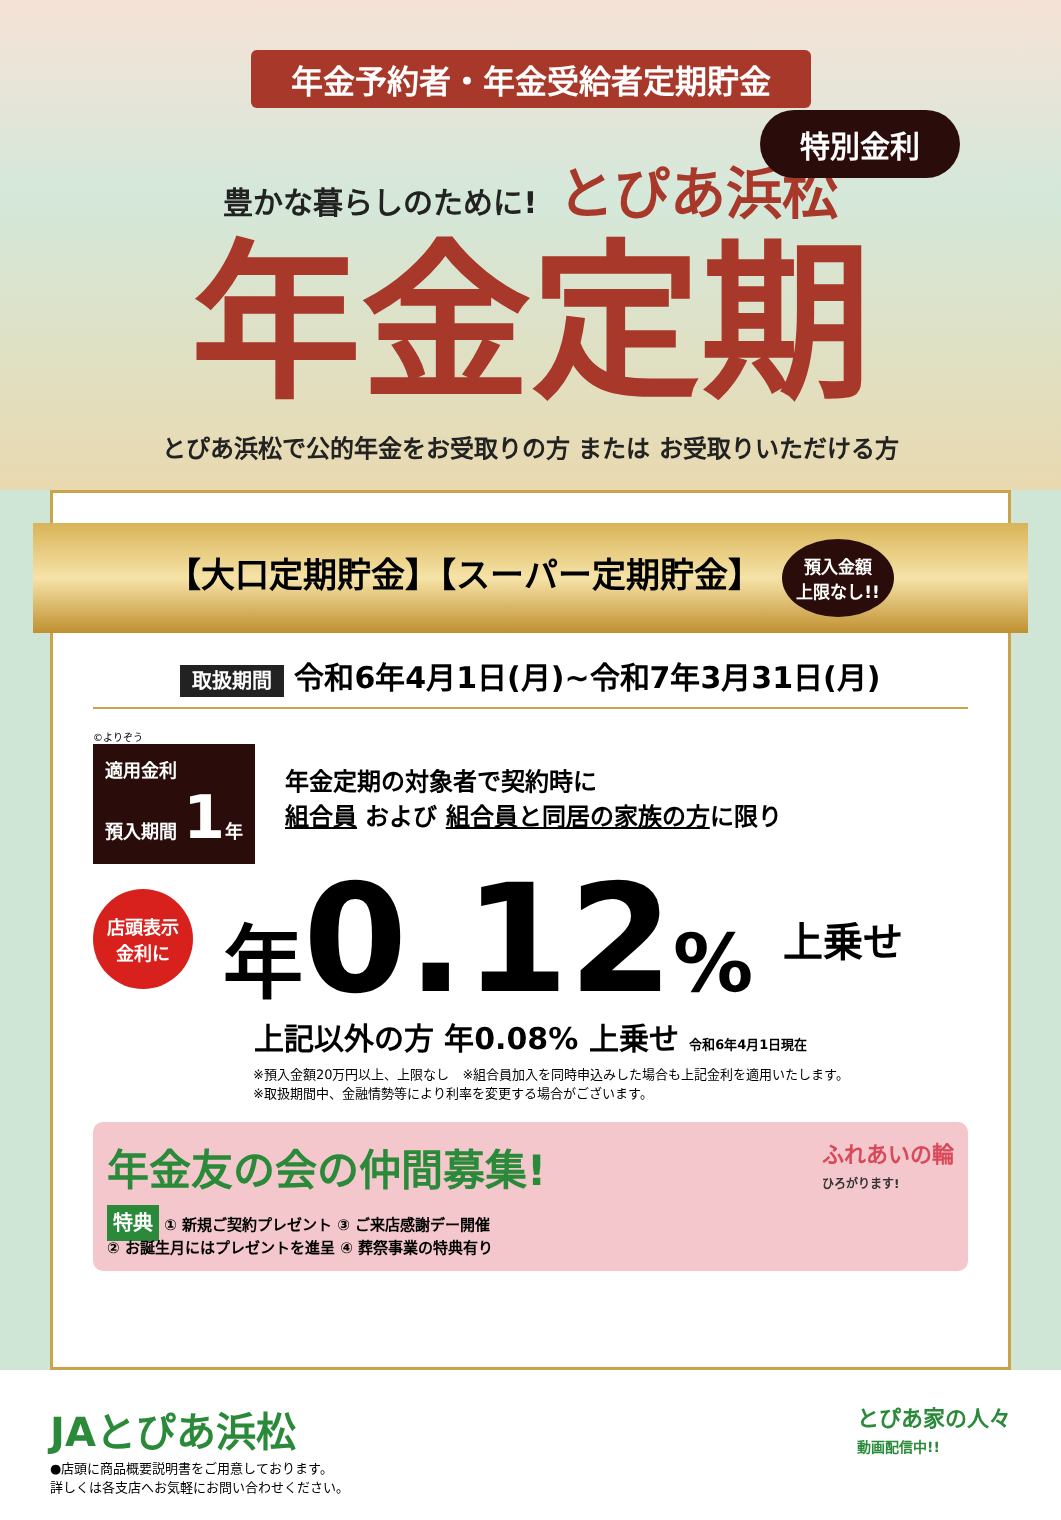年金予約者・年金受給者定期貯金
特別金利
豊かな暮らしのために! とぴあ浜松
年金定期
とぴあ浜松で公的年金をお受取りの方 または お受取りいただける方
【大口定期貯金】【スーパー定期貯金】 預入金額
上限なし!!
取扱期間 令和6年4月1日(月)~令和7年3月31日(月)
©よりぞう
適用金利
預入期間 1年
年金定期の対象者で契約時に
組合員 および 組合員と同居の家族の方に限り
店頭表示
金利に
年0.12%
上乗せ
上記以外の方 年0.08% 上乗せ 令和6年4月1日現在
※預入金額20万円以上、上限なし　※組合員加入を同時申込みした場合も上記金利を適用いたします。
※取扱期間中、金融情勢等により利率を変更する場合がございます。
年金友の会の仲間募集!
特典 ① 新規ご契約プレゼント ③ ご来店感謝デー開催
② お誕生月にはプレゼントを進呈 ④ 葬祭事業の特典有り
ふれあいの輪
ひろがります!
JAとぴあ浜松
●店頭に商品概要説明書をご用意しております。
詳しくは各支店へお気軽にお問い合わせください。
とぴあ家の人々
動画配信中!!